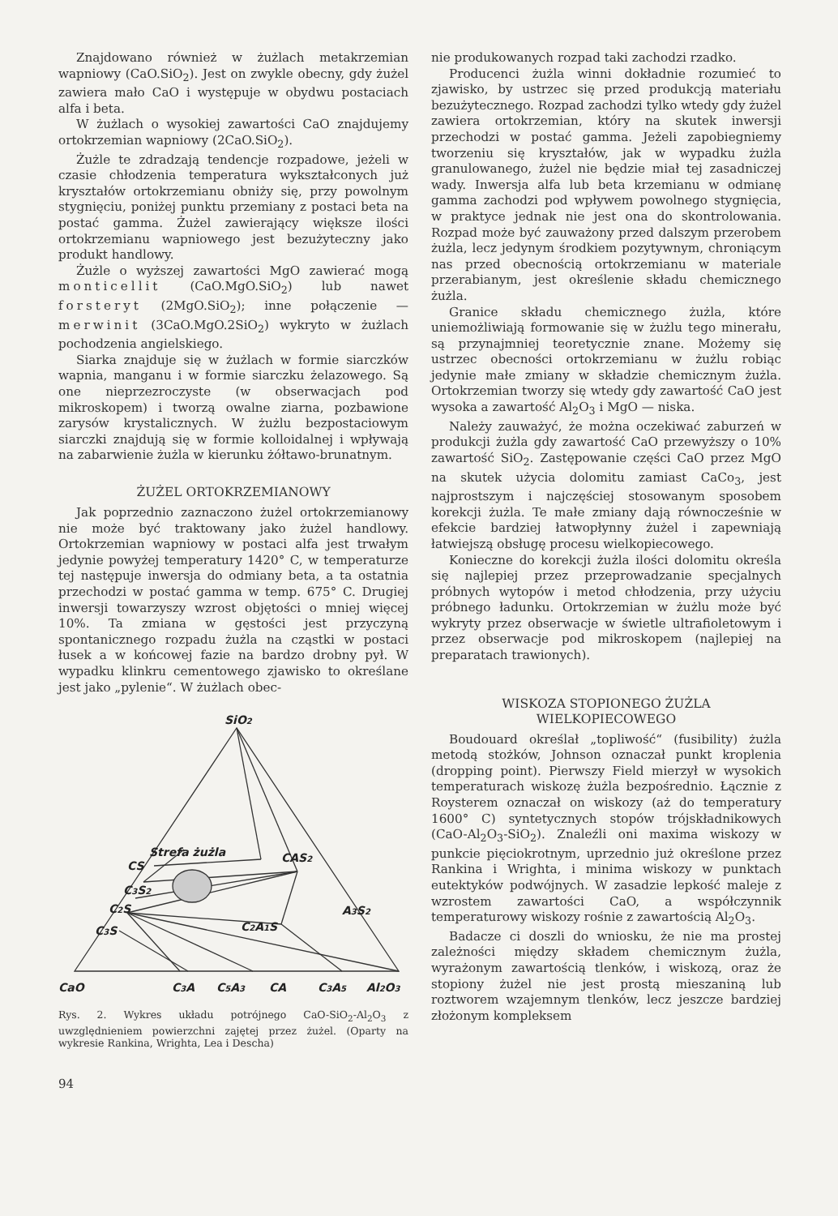Znajdowano również w żużlach metakrzemian wapniowy (CaO.SiO<sub>2</sub>). Jest on zwykle obecny, gdy żużel zawiera mało CaO i występuje w obydwu postaciach alfa i beta.
W żużlach o wysokiej zawartości CaO znajdujemy ortokrzemian wapniowy (2CaO.SiO<sub>2</sub>).
Żużle te zdradzają tendencje rozpadowe, jeżeli w czasie chłodzenia temperatura wykształconych już kryształów ortokrzemianu obniży się, przy powolnym stygnięciu, poniżej punktu przemiany z postaci beta na postać gamma. Żużel zawierający większe ilości ortokrzemianu wapniowego jest bezużyteczny jako produkt handlowy.
Żużle o wyższej zawartości MgO zawierać mogą monticellit (CaO.MgO.SiO<sub>2</sub>) lub nawet forsteryt (2MgO.SiO<sub>2</sub>); inne połączenie — merwinit (3CaO.MgO.2SiO<sub>2</sub>) wykryto w żużlach pochodzenia angielskiego.
Siarka znajduje się w żużlach w formie siarczków wapnia, manganu i w formie siarczku żelazowego. Są one nieprzezroczyste (w obserwacjach pod mikroskopem) i tworzą owalne ziarna, pozbawione zarysów krystalicznych. W żużlu bezpostaciowym siarczki znajdują się w formie kolloidalnej i wpływają na zabarwienie żużla w kierunku żółtawo-brunatnym.
ŻUŻEL ORTOKRZEMIANOWY
Jak poprzednio zaznaczono żużel ortokrzemianowy nie może być traktowany jako żużel handlowy. Ortokrzemian wapniowy w postaci alfa jest trwałym jedynie powyżej temperatury 1420° C, w temperaturze tej następuje inwersja do odmiany beta, a ta ostatnia przechodzi w postać gamma w temp. 675° C. Drugiej inwersji towarzyszy wzrost objętości o mniej więcej 10%. Ta zmiana w gęstości jest przyczyną spontanicznego rozpadu żużla na cząstki w postaci łusek a w końcowej fazie na bardzo drobny pył. W wypadku klinkru cementowego zjawisko to określane jest jako „pylenie“. W żużlach obec-
SiO2
Strefa żużla
CS
CAS2
C3S2
C2S
C3S
A3S2
C2A1S
CaO
C3A
C5A3
CA
C3A5
Al2O3
Rys. 2. Wykres układu potrójnego CaO-SiO<sub>2</sub>-Al<sub>2</sub>O<sub>3</sub> z uwzględnieniem powierzchni zajętej przez żużel. (Oparty na wykresie Rankina, Wrighta, Lea i Descha)
94
nie produkowanych rozpad taki zachodzi rzadko.
Producenci żużla winni dokładnie rozumieć to zjawisko, by ustrzec się przed produkcją materiału bezużytecznego. Rozpad zachodzi tylko wtedy gdy żużel zawiera ortokrzemian, który na skutek inwersji przechodzi w postać gamma. Jeżeli zapobiegniemy tworzeniu się kryształów, jak w wypadku żużla granulowanego, żużel nie będzie miał tej zasadniczej wady. Inwersja alfa lub beta krzemianu w odmianę gamma zachodzi pod wpływem powolnego stygnięcia, w praktyce jednak nie jest ona do skontrolowania. Rozpad może być zauważony przed dalszym przerobem żużla, lecz jedynym środkiem pozytywnym, chroniącym nas przed obecnością ortokrzemianu w materiale przerabianym, jest określenie składu chemicznego żużla.
Granice składu chemicznego żużla, które uniemożliwiają formowanie się w żużlu tego minerału, są przynajmniej teoretycznie znane. Możemy się ustrzec obecności ortokrzemianu w żużlu robiąc jedynie małe zmiany w składzie chemicznym żużla. Ortokrzemian tworzy się wtedy gdy zawartość CaO jest wysoka a zawartość Al<sub>2</sub>O<sub>3</sub> i MgO — niska.
Należy zauważyć, że można oczekiwać zaburzeń w produkcji żużla gdy zawartość CaO przewyższy o 10% zawartość SiO<sub>2</sub>. Zastępowanie części CaO przez MgO na skutek użycia dolomitu zamiast CaCo<sub>3</sub>, jest najprostszym i najczęściej stosowanym sposobem korekcji żużla. Te małe zmiany dają równocześnie w efekcie bardziej łatwopłynny żużel i zapewniają łatwiejszą obsługę procesu wielkopiecowego.
Konieczne do korekcji żużla ilości dolomitu określa się najlepiej przez przeprowadzanie specjalnych próbnych wytopów i metod chłodzenia, przy użyciu próbnego ładunku. Ortokrzemian w żużlu może być wykryty przez obserwacje w świetle ultrafioletowym i przez obserwacje pod mikroskopem (najlepiej na preparatach trawionych).
WISKOZA STOPIONEGO ŻUŻLA
WIELKOPIECOWEGO
Boudouard określał „topliwość“ (fusibility) żużla metodą stożków, Johnson oznaczał punkt kroplenia (dropping point). Pierwszy Field mierzył w wysokich temperaturach wiskozę żużla bezpośrednio. Łącznie z Roysterem oznaczał on wiskozy (aż do temperatury 1600° C) syntetycznych stopów trójskładnikowych (CaO-Al<sub>2</sub>O<sub>3</sub>-SiO<sub>2</sub>). Znaleźli oni maxima wiskozy w punkcie pięciokrotnym, uprzednio już określone przez Rankina i Wrighta, i minima wiskozy w punktach eutektyków podwójnych. W zasadzie lepkość maleje z wzrostem zawartości CaO, a współczynnik temperaturowy wiskozy rośnie z zawartością Al<sub>2</sub>O<sub>3</sub>.
Badacze ci doszli do wniosku, że nie ma prostej zależności między składem chemicznym żużla, wyrażonym zawartością tlenków, i wiskozą, oraz że stopiony żużel nie jest prostą mieszaniną lub roztworem wzajemnym tlenków, lecz jeszcze bardziej złożonym kompleksem